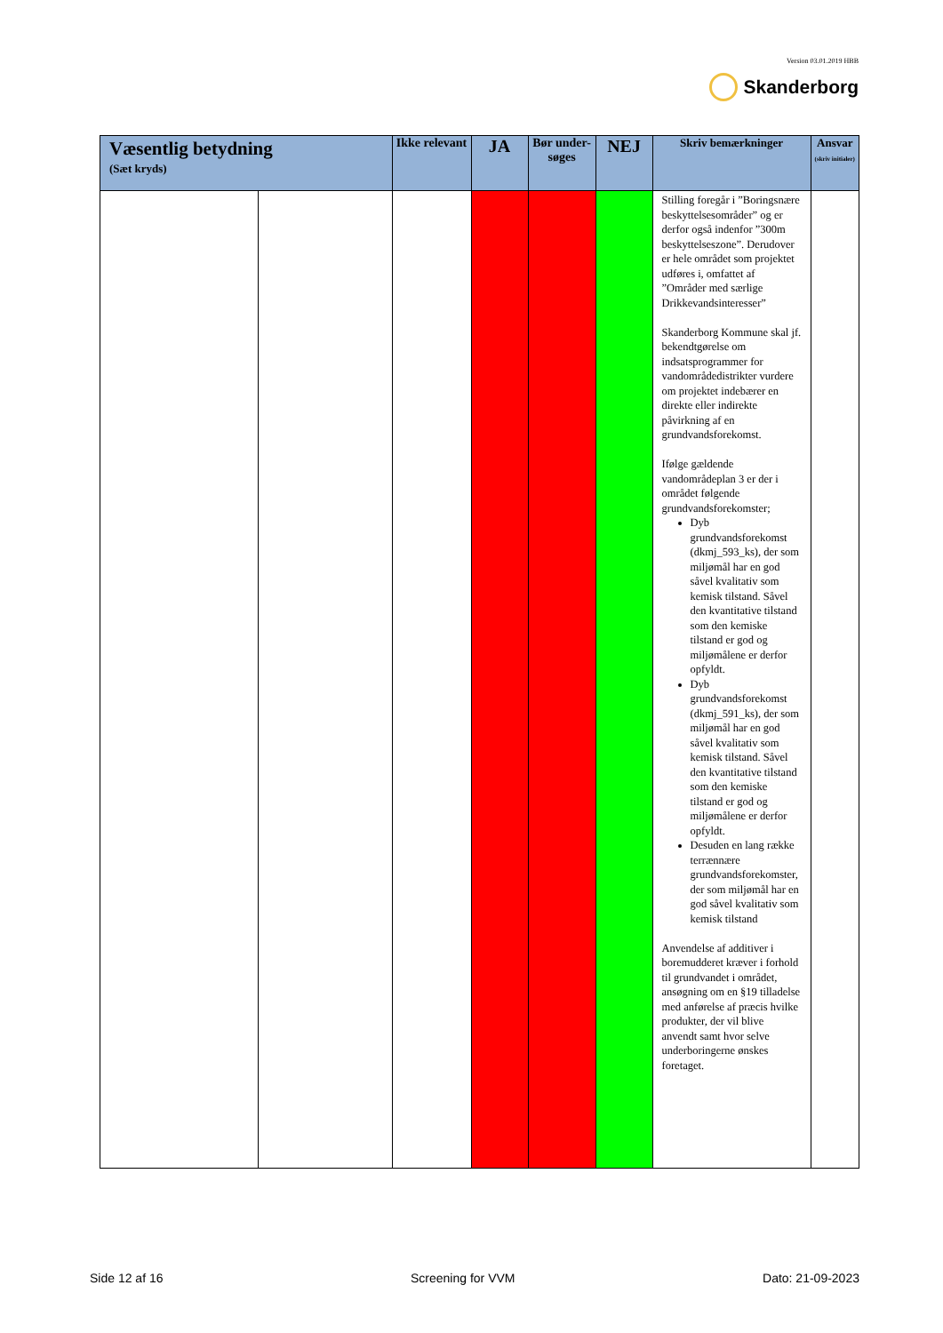Version 03.01.2019 HBB
Skanderborg
| Væsentlig betydning (Sæt kryds) | | Ikke relevant | JA | Bør under-søges | NEJ | Skriv bemærkninger | Ansvar (skriv initialer) |
| --- | --- | --- | --- | --- | --- | --- | --- |
| | | | | | | Stilling foregår i ”Boringsnære beskyttelsesområder” og er derfor også indenfor ”300m beskyttelseszone”. Derudover er hele området som projektet udføres i, omfattet af ”Områder med særlige Drikkevandsinteresser” Skanderborg Kommune skal jf. bekendtgørelse om indsatsprogrammer for vandområdedistrikter vurdere om projektet indebærer en direkte eller indirekte påvirkning af en grundvandsforekomst. Ifølge gældende vandområdeplan 3 er der i området følgende grundvandsforekomster; Dyb grundvandsforekomst (dkmj_593_ks), der som miljømål har en god såvel kvalitativ som kemisk tilstand. Såvel den kvantitative tilstand som den kemiske tilstand er god og miljømålene er derfor opfyldt. Dyb grundvandsforekomst (dkmj_591_ks), der som miljømål har en god såvel kvalitativ som kemisk tilstand. Såvel den kvantitative tilstand som den kemiske tilstand er god og miljømålene er derfor opfyldt. Desuden en lang række terrænnære grundvandsforekomster, der som miljømål har en god såvel kvalitativ som kemisk tilstand Anvendelse af additiver i boremudderet kræver i forhold til grundvandet i området, ansøgning om en §19 tilladelse med anførelse af præcis hvilke produkter, der vil blive anvendt samt hvor selve underboringerne ønskes foretaget. | |
Side 12 af 16 Screening for VVM Dato: 21-09-2023